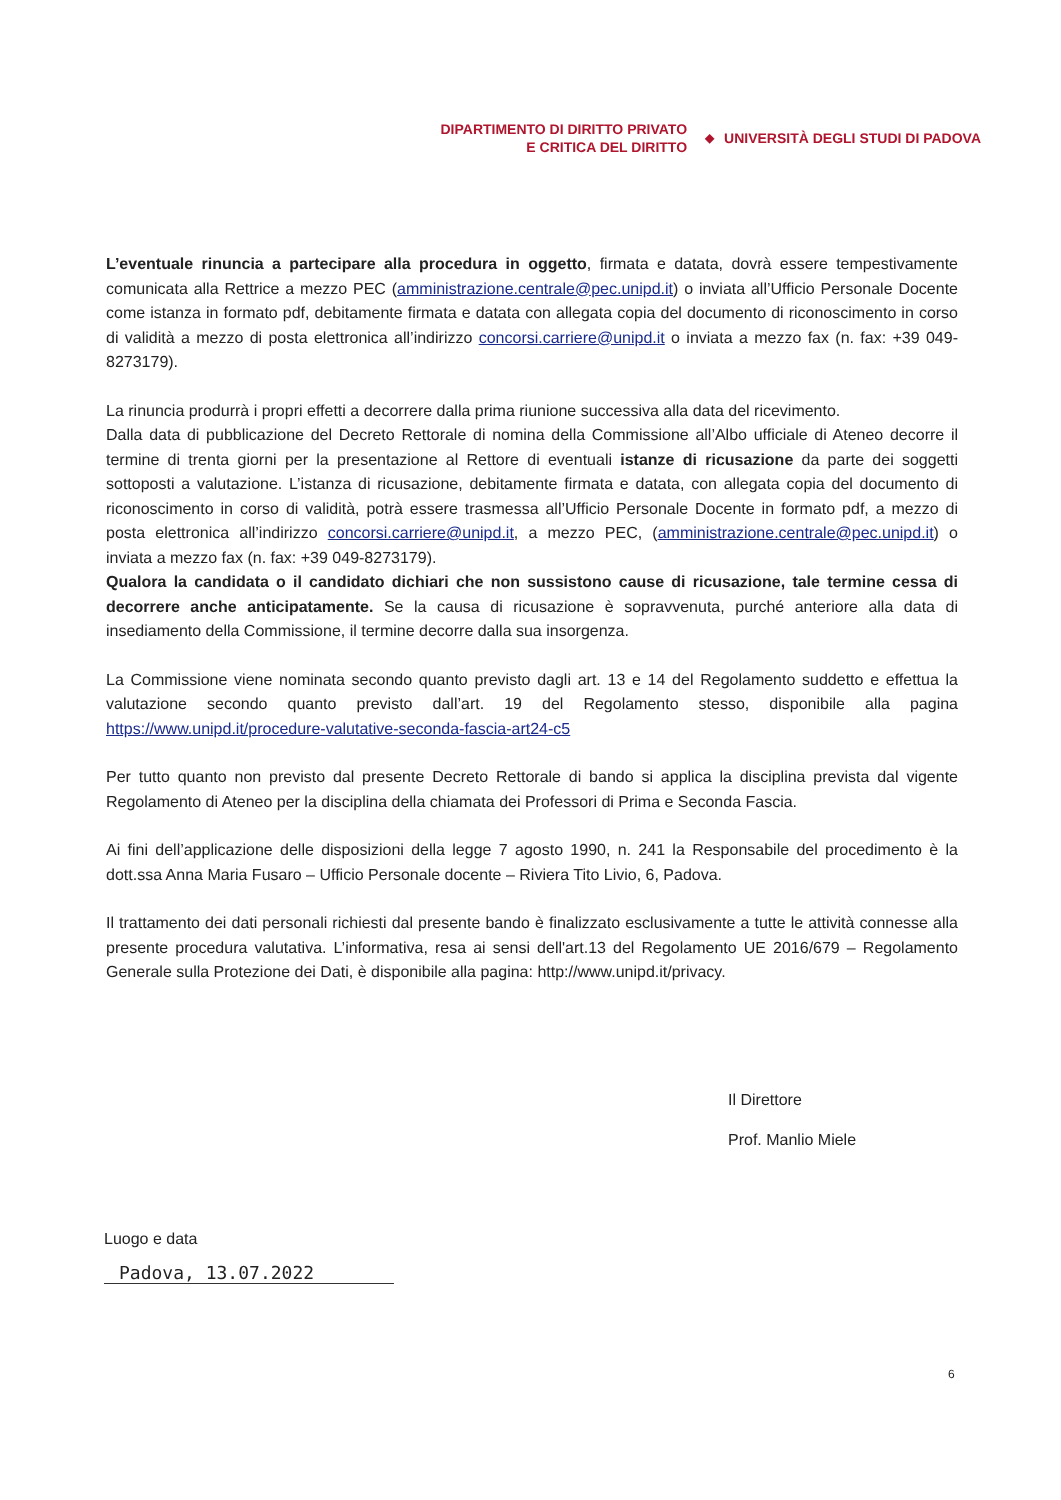DIPARTIMENTO DI DIRITTO PRIVATO
E CRITICA DEL DIRITTO
◆
UNIVERSITÀ DEGLI STUDI DI PADOVA
L’eventuale rinuncia a partecipare alla procedura in oggetto, firmata e datata, dovrà essere tempestivamente comunicata alla Rettrice a mezzo PEC (amministrazione.centrale@pec.unipd.it) o inviata all’Ufficio Personale Docente come istanza in formato pdf, debitamente firmata e datata con allegata copia del documento di riconoscimento in corso di validità a mezzo di posta elettronica all’indirizzo concorsi.carriere@unipd.it o inviata a mezzo fax (n. fax: +39 049-8273179).
La rinuncia produrrà i propri effetti a decorrere dalla prima riunione successiva alla data del ricevimento.
Dalla data di pubblicazione del Decreto Rettorale di nomina della Commissione all’Albo ufficiale di Ateneo decorre il termine di trenta giorni per la presentazione al Rettore di eventuali istanze di ricusazione da parte dei soggetti sottoposti a valutazione. L’istanza di ricusazione, debitamente firmata e datata, con allegata copia del documento di riconoscimento in corso di validità, potrà essere trasmessa all’Ufficio Personale Docente in formato pdf, a mezzo di posta elettronica all’indirizzo concorsi.carriere@unipd.it, a mezzo PEC, (amministrazione.centrale@pec.unipd.it) o inviata a mezzo fax (n. fax: +39 049-8273179).
Qualora la candidata o il candidato dichiari che non sussistono cause di ricusazione, tale termine cessa di decorrere anche anticipatamente. Se la causa di ricusazione è sopravvenuta, purché anteriore alla data di insediamento della Commissione, il termine decorre dalla sua insorgenza.
La Commissione viene nominata secondo quanto previsto dagli art. 13 e 14 del Regolamento suddetto e effettua la valutazione secondo quanto previsto dall’art. 19 del Regolamento stesso, disponibile alla pagina https://www.unipd.it/procedure-valutative-seconda-fascia-art24-c5
Per tutto quanto non previsto dal presente Decreto Rettorale di bando si applica la disciplina prevista dal vigente Regolamento di Ateneo per la disciplina della chiamata dei Professori di Prima e Seconda Fascia.
Ai fini dell’applicazione delle disposizioni della legge 7 agosto 1990, n. 241 la Responsabile del procedimento è la dott.ssa Anna Maria Fusaro – Ufficio Personale docente – Riviera Tito Livio, 6, Padova.
Il trattamento dei dati personali richiesti dal presente bando è finalizzato esclusivamente a tutte le attività connesse alla presente procedura valutativa. L’informativa, resa ai sensi dell'art.13 del Regolamento UE 2016/679 – Regolamento Generale sulla Protezione dei Dati, è disponibile alla pagina: http://www.unipd.it/privacy.
Il Direttore
Prof. Manlio Miele
Luogo e data
Padova, 13.07.2022
6